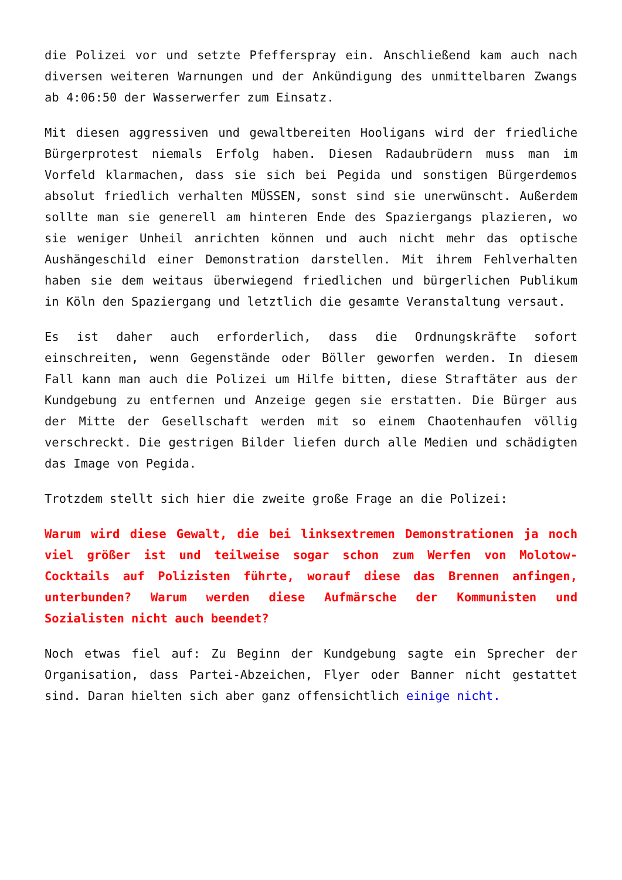die Polizei vor und setzte Pfefferspray ein. Anschließend kam auch nach diversen weiteren Warnungen und der Ankündigung des unmittelbaren Zwangs ab 4:06:50 der Wasserwerfer zum Einsatz.
Mit diesen aggressiven und gewaltbereiten Hooligans wird der friedliche Bürgerprotest niemals Erfolg haben. Diesen Radaubrüdern muss man im Vorfeld klarmachen, dass sie sich bei Pegida und sonstigen Bürgerdemos absolut friedlich verhalten MÜSSEN, sonst sind sie unerwünscht. Außerdem sollte man sie generell am hinteren Ende des Spaziergangs plazieren, wo sie weniger Unheil anrichten können und auch nicht mehr das optische Aushängeschild einer Demonstration darstellen. Mit ihrem Fehlverhalten haben sie dem weitaus überwiegend friedlichen und bürgerlichen Publikum in Köln den Spaziergang und letztlich die gesamte Veranstaltung versaut.
Es ist daher auch erforderlich, dass die Ordnungskräfte sofort einschreiten, wenn Gegenstände oder Böller geworfen werden. In diesem Fall kann man auch die Polizei um Hilfe bitten, diese Straftäter aus der Kundgebung zu entfernen und Anzeige gegen sie erstatten. Die Bürger aus der Mitte der Gesellschaft werden mit so einem Chaotenhaufen völlig verschreckt. Die gestrigen Bilder liefen durch alle Medien und schädigten das Image von Pegida.
Trotzdem stellt sich hier die zweite große Frage an die Polizei:
Warum wird diese Gewalt, die bei linksextremen Demonstrationen ja noch viel größer ist und teilweise sogar schon zum Werfen von Molotow-Cocktails auf Polizisten führte, worauf diese das Brennen anfingen, unterbunden? Warum werden diese Aufmärsche der Kommunisten und Sozialisten nicht auch beendet?
Noch etwas fiel auf: Zu Beginn der Kundgebung sagte ein Sprecher der Organisation, dass Partei-Abzeichen, Flyer oder Banner nicht gestattet sind. Daran hielten sich aber ganz offensichtlich einige nicht.